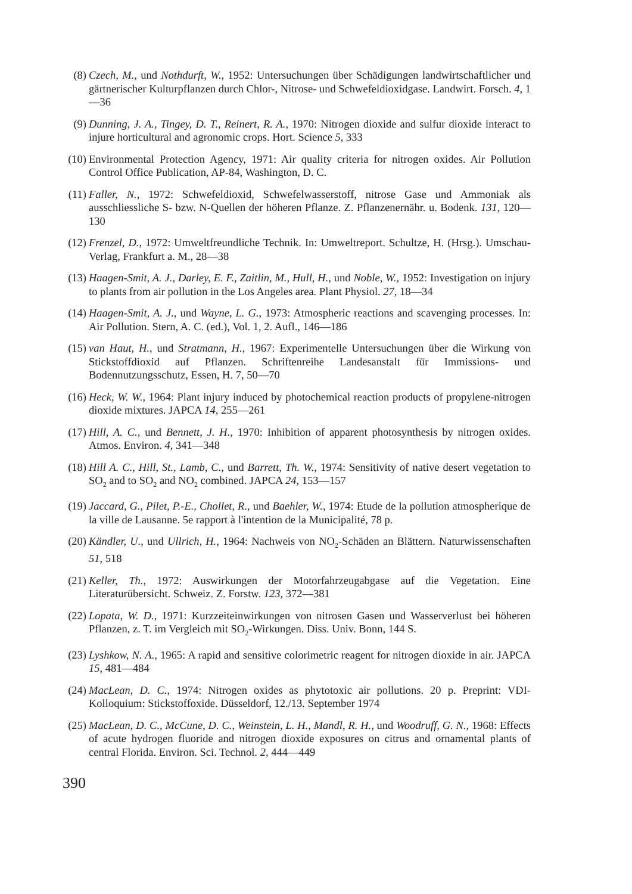(8) Czech, M., und Nothdurft, W., 1952: Untersuchungen über Schädigungen landwirtschaftlicher und gärtnerischer Kulturpflanzen durch Chlor-, Nitrose- und Schwefeldioxidgase. Landwirt. Forsch. 4, 1—36
(9) Dunning, J. A., Tingey, D. T., Reinert, R. A., 1970: Nitrogen dioxide and sulfur dioxide interact to injure horticultural and agronomic crops. Hort. Science 5, 333
(10) Environmental Protection Agency, 1971: Air quality criteria for nitrogen oxides. Air Pollution Control Office Publication, AP-84, Washington, D. C.
(11) Faller, N., 1972: Schwefeldioxid, Schwefelwasserstoff, nitrose Gase und Ammoniak als ausschliessliche S- bzw. N-Quellen der höheren Pflanze. Z. Pflanzenernähr. u. Bodenk. 131, 120—130
(12) Frenzel, D., 1972: Umweltfreundliche Technik. In: Umweltreport. Schultze, H. (Hrsg.). Umschau-Verlag, Frankfurt a. M., 28—38
(13) Haagen-Smit, A. J., Darley, E. F., Zaitlin, M., Hull, H., und Noble, W., 1952: Investigation on injury to plants from air pollution in the Los Angeles area. Plant Physiol. 27, 18—34
(14) Haagen-Smit, A. J., und Wayne, L. G., 1973: Atmospheric reactions and scavenging processes. In: Air Pollution. Stern, A. C. (ed.), Vol. 1, 2. Aufl., 146—186
(15) van Haut, H., und Stratmann, H., 1967: Experimentelle Untersuchungen über die Wirkung von Stickstoffdioxid auf Pflanzen. Schriftenreihe Landesanstalt für Immissions- und Bodennutzungsschutz, Essen, H. 7, 50—70
(16) Heck, W. W., 1964: Plant injury induced by photochemical reaction products of propylene-nitrogen dioxide mixtures. JAPCA 14, 255—261
(17) Hill, A. C., und Bennett, J. H., 1970: Inhibition of apparent photosynthesis by nitrogen oxides. Atmos. Environ. 4, 341—348
(18) Hill A. C., Hill, St., Lamb, C., und Barrett, Th. W., 1974: Sensitivity of native desert vegetation to SO<sub>2</sub> and to SO<sub>2</sub> and NO<sub>2</sub> combined. JAPCA 24, 153—157
(19) Jaccard, G., Pilet, P.-E., Chollet, R., und Baehler, W., 1974: Etude de la pollution atmospherique de la ville de Lausanne. 5e rapport à l'intention de la Municipalité, 78 p.
(20) Kändler, U., und Ullrich, H., 1964: Nachweis von NO<sub>2</sub>-Schäden an Blättern. Naturwissenschaften 51, 518
(21) Keller, Th., 1972: Auswirkungen der Motorfahrzeugabgase auf die Vegetation. Eine Literaturübersicht. Schweiz. Z. Forstw. 123, 372—381
(22) Lopata, W. D., 1971: Kurzzeiteinwirkungen von nitrosen Gasen und Wasserverlust bei höheren Pflanzen, z. T. im Vergleich mit SO<sub>2</sub>-Wirkungen. Diss. Univ. Bonn, 144 S.
(23) Lyshkow, N. A., 1965: A rapid and sensitive colorimetric reagent for nitrogen dioxide in air. JAPCA 15, 481—484
(24) MacLean, D. C., 1974: Nitrogen oxides as phytotoxic air pollutions. 20 p. Preprint: VDI-Kolloquium: Stickstoffoxide. Düsseldorf, 12./13. September 1974
(25) MacLean, D. C., McCune, D. C., Weinstein, L. H., Mandl, R. H., und Woodruff, G. N., 1968: Effects of acute hydrogen fluoride and nitrogen dioxide exposures on citrus and ornamental plants of central Florida. Environ. Sci. Technol. 2, 444—449
390